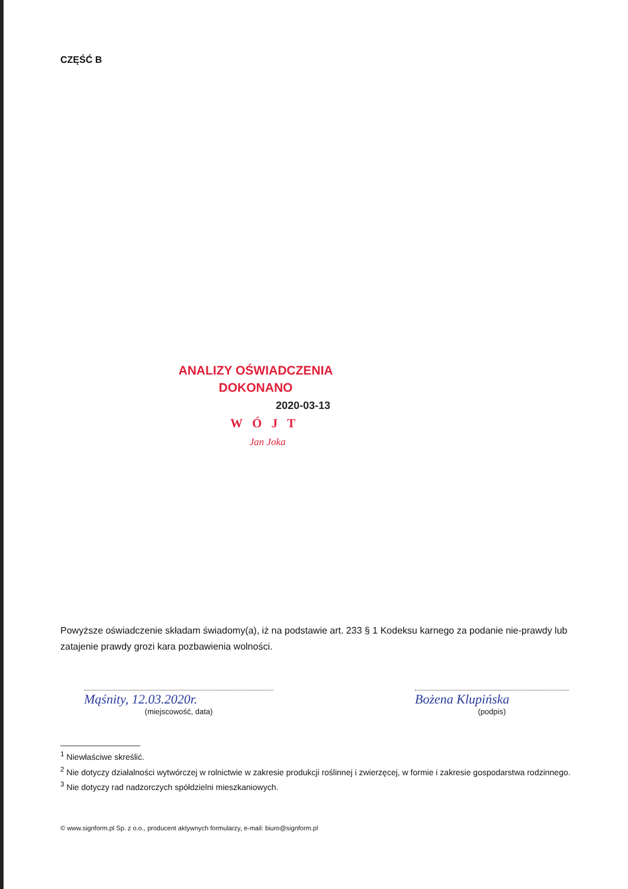CZĘŚĆ B
ANALIZY OŚWIADCZENIA
DOKONANO
2020-03-13
WÓJT
Jan Joka
Powyższe oświadczenie składam świadomy(a), iż na podstawie art. 233 § 1 Kodeksu karnego za podanie nie-prawdy lub zatajenie prawdy grozi kara pozbawienia wolności.
Mąśnity, 12.03.2020r.
(miejscowość, data)
Bożena Klupińska
(podpis)
<sup>1</sup> Niewłaściwe skreślić.
<sup>2</sup> Nie dotyczy działalności wytwórczej w rolnictwie w zakresie produkcji roślinnej i zwierzęcej, w formie i zakresie gospodarstwa rodzinnego.
<sup>3</sup> Nie dotyczy rad nadzorczych spółdzielni mieszkaniowych.
© www.signform.pl Sp. z o.o., producent aktywnych formularzy, e-mail: biuro@signform.pl